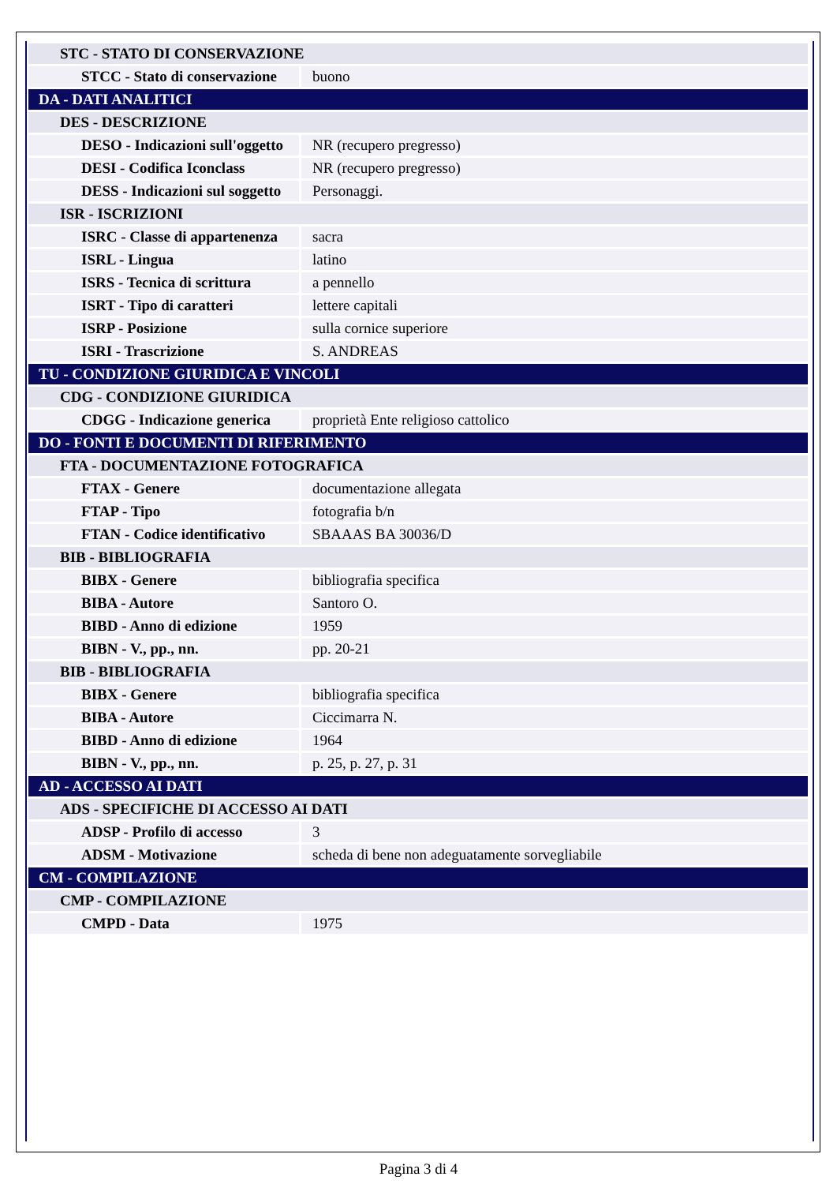| STC - STATO DI CONSERVAZIONE | |
| STCC - Stato di conservazione | buono |
| DA - DATI ANALITICI | |
| DES - DESCRIZIONE | |
| DESO - Indicazioni sull'oggetto | NR (recupero pregresso) |
| DESI - Codifica Iconclass | NR (recupero pregresso) |
| DESS - Indicazioni sul soggetto | Personaggi. |
| ISR - ISCRIZIONI | |
| ISRC - Classe di appartenenza | sacra |
| ISRL - Lingua | latino |
| ISRS - Tecnica di scrittura | a pennello |
| ISRT - Tipo di caratteri | lettere capitali |
| ISRP - Posizione | sulla cornice superiore |
| ISRI - Trascrizione | S. ANDREAS |
| TU - CONDIZIONE GIURIDICA E VINCOLI | |
| CDG - CONDIZIONE GIURIDICA | |
| CDGG - Indicazione generica | proprietà Ente religioso cattolico |
| DO - FONTI E DOCUMENTI DI RIFERIMENTO | |
| FTA - DOCUMENTAZIONE FOTOGRAFICA | |
| FTAX - Genere | documentazione allegata |
| FTAP - Tipo | fotografia b/n |
| FTAN - Codice identificativo | SBAAAS BA 30036/D |
| BIB - BIBLIOGRAFIA | |
| BIBX - Genere | bibliografia specifica |
| BIBA - Autore | Santoro O. |
| BIBD - Anno di edizione | 1959 |
| BIBN - V., pp., nn. | pp. 20-21 |
| BIB - BIBLIOGRAFIA | |
| BIBX - Genere | bibliografia specifica |
| BIBA - Autore | Ciccimarra N. |
| BIBD - Anno di edizione | 1964 |
| BIBN - V., pp., nn. | p. 25, p. 27, p. 31 |
| AD - ACCESSO AI DATI | |
| ADS - SPECIFICHE DI ACCESSO AI DATI | |
| ADSP - Profilo di accesso | 3 |
| ADSM - Motivazione | scheda di bene non adeguatamente sorvegliabile |
| CM - COMPILAZIONE | |
| CMP - COMPILAZIONE | |
| CMPD - Data | 1975 |
Pagina 3 di 4